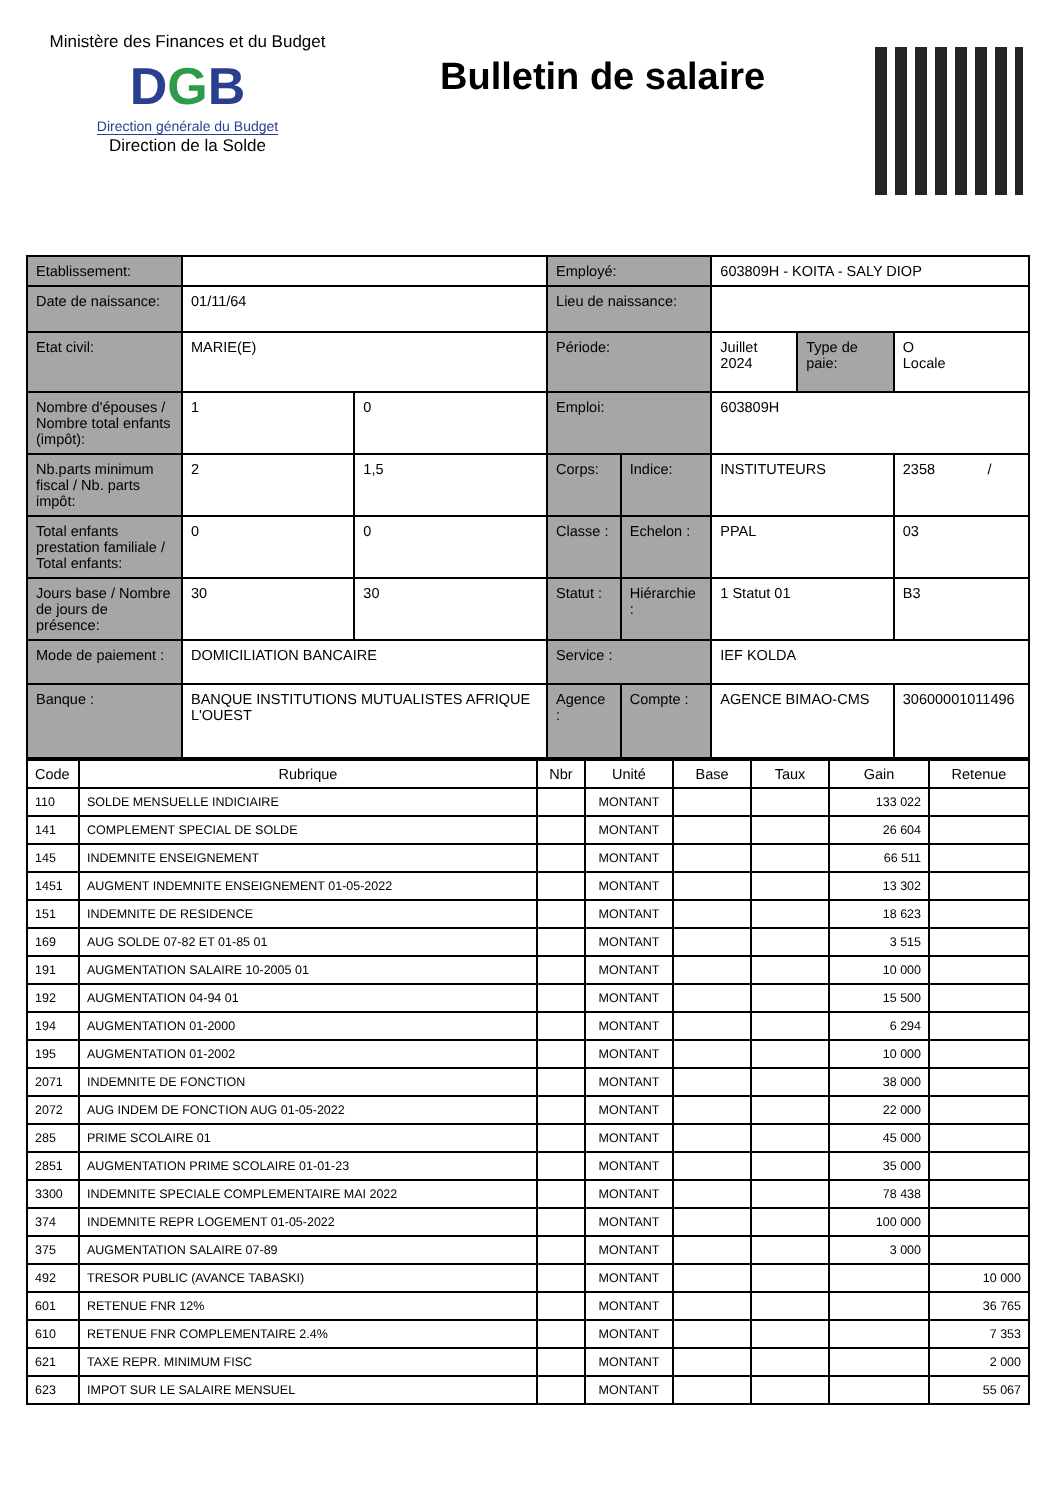Ministère des Finances et du Budget
DGB
Direction générale du Budget
Direction de la Solde
Bulletin de salaire
| Etablissement: | | | Employé: | | 603809H - KOITA - SALY DIOP | | |
| Date de naissance: | 01/11/64 | | Lieu de naissance: | | | | |
| Etat civil: | MARIE(E) | | Période: | | Juillet 2024 | Type de paie: | O Locale |
| Nombre d'épouses / Nombre total enfants (impôt): | 1 | 0 | Emploi: | | 603809H | | |
| Nb.parts minimum fiscal / Nb. parts impôt: | 2 | 1,5 | Corps: | Indice: | INSTITUTEURS | | 2358 / |
| Total enfants prestation familiale / Total enfants: | 0 | 0 | Classe : | Echelon : | PPAL | | 03 |
| Jours base / Nombre de jours de présence: | 30 | 30 | Statut : | Hiérarchie : | 1 Statut 01 | | B3 |
| Mode de paiement : | DOMICILIATION BANCAIRE | | Service : | | IEF KOLDA | | |
| Banque : | BANQUE INSTITUTIONS MUTUALISTES AFRIQUE L'OUEST | | Agence : | Compte : | AGENCE BIMAO-CMS | | 30600001011496 |
| Code | Rubrique | Nbr | Unité | Base | Taux | Gain | Retenue |
| --- | --- | --- | --- | --- | --- | --- | --- |
| 110 | SOLDE MENSUELLE INDICIAIRE | | MONTANT | | | 133 022 | |
| 141 | COMPLEMENT SPECIAL DE SOLDE | | MONTANT | | | 26 604 | |
| 145 | INDEMNITE ENSEIGNEMENT | | MONTANT | | | 66 511 | |
| 1451 | AUGMENT INDEMNITE ENSEIGNEMENT 01-05-2022 | | MONTANT | | | 13 302 | |
| 151 | INDEMNITE DE RESIDENCE | | MONTANT | | | 18 623 | |
| 169 | AUG SOLDE 07-82 ET 01-85 01 | | MONTANT | | | 3 515 | |
| 191 | AUGMENTATION SALAIRE 10-2005 01 | | MONTANT | | | 10 000 | |
| 192 | AUGMENTATION 04-94 01 | | MONTANT | | | 15 500 | |
| 194 | AUGMENTATION 01-2000 | | MONTANT | | | 6 294 | |
| 195 | AUGMENTATION 01-2002 | | MONTANT | | | 10 000 | |
| 2071 | INDEMNITE DE FONCTION | | MONTANT | | | 38 000 | |
| 2072 | AUG INDEM DE FONCTION AUG 01-05-2022 | | MONTANT | | | 22 000 | |
| 285 | PRIME SCOLAIRE 01 | | MONTANT | | | 45 000 | |
| 2851 | AUGMENTATION PRIME SCOLAIRE 01-01-23 | | MONTANT | | | 35 000 | |
| 3300 | INDEMNITE SPECIALE COMPLEMENTAIRE MAI 2022 | | MONTANT | | | 78 438 | |
| 374 | INDEMNITE REPR LOGEMENT 01-05-2022 | | MONTANT | | | 100 000 | |
| 375 | AUGMENTATION SALAIRE 07-89 | | MONTANT | | | 3 000 | |
| 492 | TRESOR PUBLIC (AVANCE TABASKI) | | MONTANT | | | | 10 000 |
| 601 | RETENUE FNR 12% | | MONTANT | | | | 36 765 |
| 610 | RETENUE FNR COMPLEMENTAIRE 2.4% | | MONTANT | | | | 7 353 |
| 621 | TAXE REPR. MINIMUM FISC | | MONTANT | | | | 2 000 |
| 623 | IMPOT SUR LE SALAIRE MENSUEL | | MONTANT | | | | 55 067 |